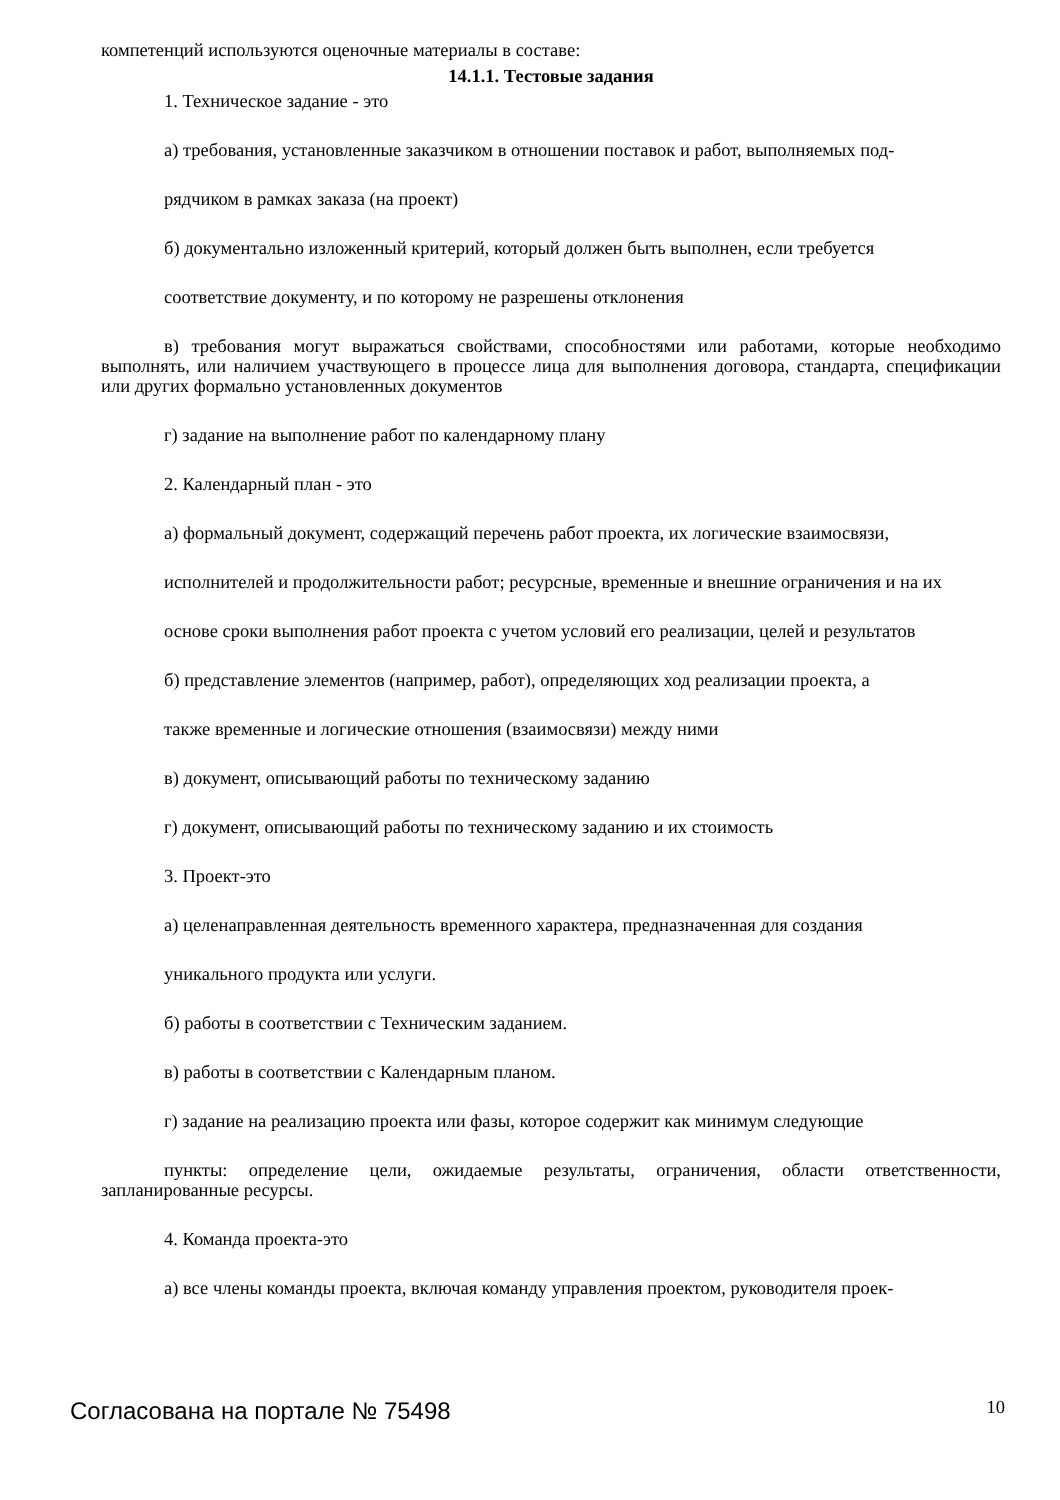компетенций используются оценочные материалы в составе:
14.1.1. Тестовые задания
1. Техническое задание - это
а) требования, установленные заказчиком в отношении поставок и работ, выполняемых под-
рядчиком в рамках заказа (на проект)
б) документально изложенный критерий, который должен быть выполнен, если требуется
соответствие документу, и по которому не разрешены отклонения
в) требования могут выражаться свойствами, способностями или работами, которые необходимо выполнять, или наличием участвующего в процессе лица для выполнения договора, стандарта, спецификации или других формально установленных документов
г) задание на выполнение работ по календарному плану
2. Календарный план - это
а) формальный документ, содержащий перечень работ проекта, их логические взаимосвязи,
исполнителей и продолжительности работ; ресурсные, временные и внешние ограничения и на их
основе сроки выполнения работ проекта с учетом условий его реализации, целей и результатов
б) представление элементов (например, работ), определяющих ход реализации проекта, а
также временные и логические отношения (взаимосвязи) между ними
в) документ, описывающий работы по техническому заданию
г) документ, описывающий работы по техническому заданию и их стоимость
3. Проект-это
а) целенаправленная деятельность временного характера, предназначенная для создания
уникального продукта или услуги.
б) работы в соответствии с Техническим заданием.
в) работы в соответствии с Календарным планом.
г) задание на реализацию проекта или фазы, которое содержит как минимум следующие
пункты: определение цели, ожидаемые результаты, ограничения, области ответственности, запланированные ресурсы.
4. Команда проекта-это
а) все члены команды проекта, включая команду управления проектом, руководителя проек-
Согласована на портале № 75498 10